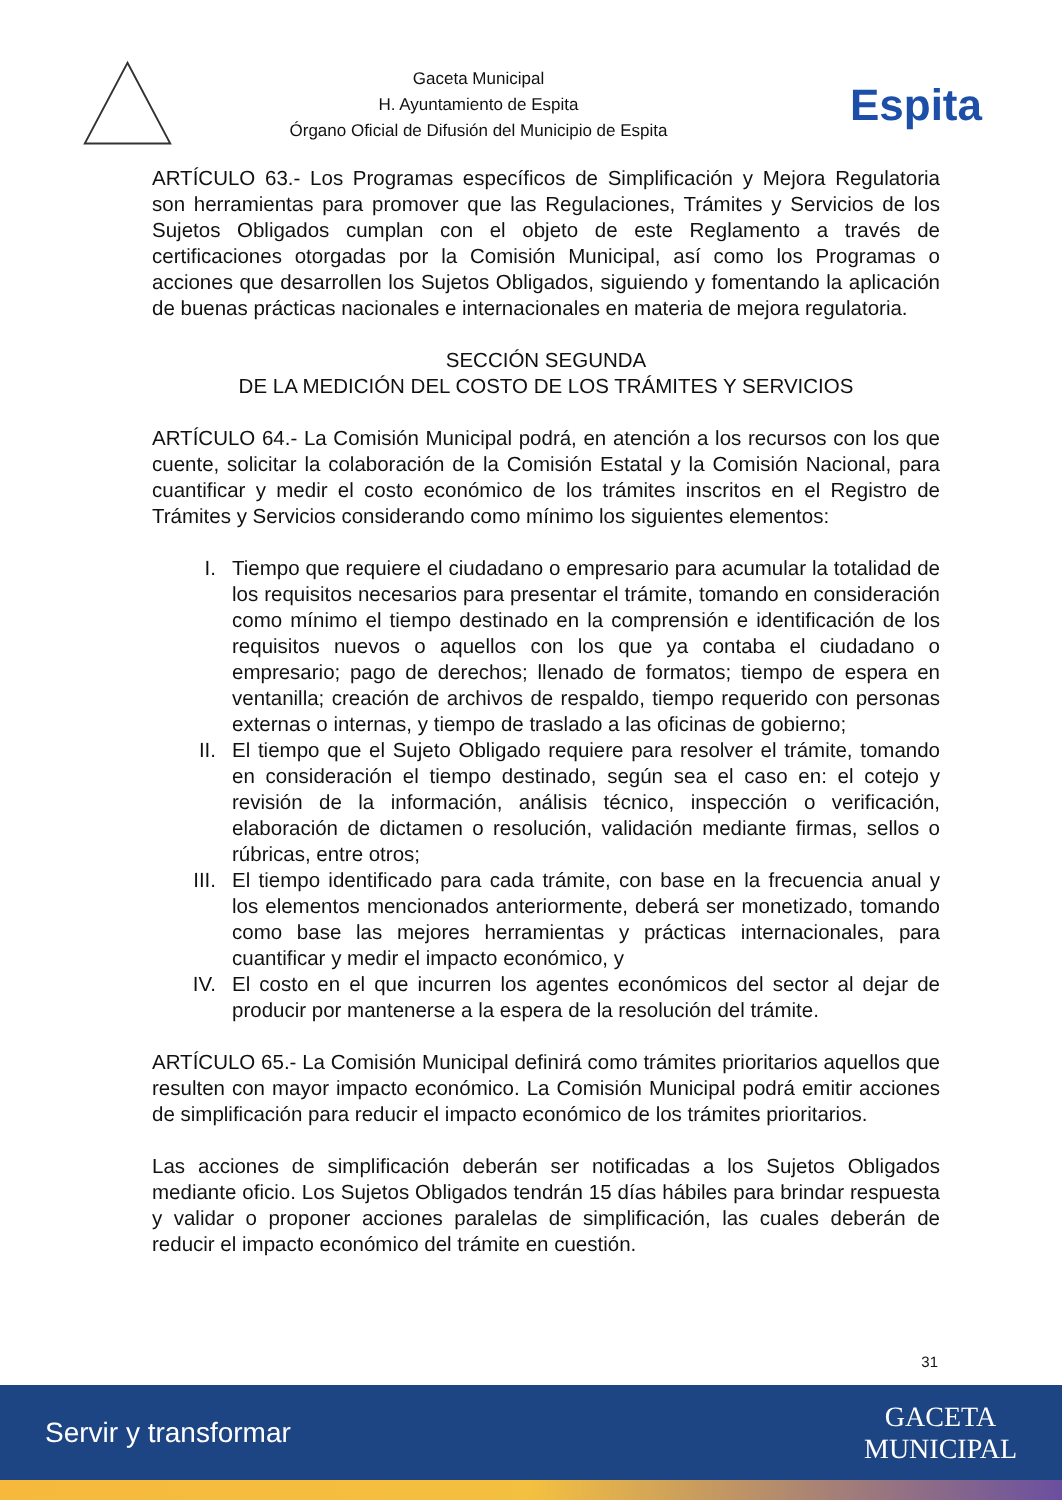Gaceta Municipal
H. Ayuntamiento de Espita
Órgano Oficial de Difusión del Municipio de Espita
Espita
ARTÍCULO 63.- Los Programas específicos de Simplificación y Mejora Regulatoria son herramientas para promover que las Regulaciones, Trámites y Servicios de los Sujetos Obligados cumplan con el objeto de este Reglamento a través de certificaciones otorgadas por la Comisión Municipal, así como los Programas o acciones que desarrollen los Sujetos Obligados, siguiendo y fomentando la aplicación de buenas prácticas nacionales e internacionales en materia de mejora regulatoria.
SECCIÓN SEGUNDA
DE LA MEDICIÓN DEL COSTO DE LOS TRÁMITES Y SERVICIOS
ARTÍCULO 64.- La Comisión Municipal podrá, en atención a los recursos con los que cuente, solicitar la colaboración de la Comisión Estatal y la Comisión Nacional, para cuantificar y medir el costo económico de los trámites inscritos en el Registro de Trámites y Servicios considerando como mínimo los siguientes elementos:
I. Tiempo que requiere el ciudadano o empresario para acumular la totalidad de los requisitos necesarios para presentar el trámite, tomando en consideración como mínimo el tiempo destinado en la comprensión e identificación de los requisitos nuevos o aquellos con los que ya contaba el ciudadano o empresario; pago de derechos; llenado de formatos; tiempo de espera en ventanilla; creación de archivos de respaldo, tiempo requerido con personas externas o internas, y tiempo de traslado a las oficinas de gobierno;
II. El tiempo que el Sujeto Obligado requiere para resolver el trámite, tomando en consideración el tiempo destinado, según sea el caso en: el cotejo y revisión de la información, análisis técnico, inspección o verificación, elaboración de dictamen o resolución, validación mediante firmas, sellos o rúbricas, entre otros;
III. El tiempo identificado para cada trámite, con base en la frecuencia anual y los elementos mencionados anteriormente, deberá ser monetizado, tomando como base las mejores herramientas y prácticas internacionales, para cuantificar y medir el impacto económico, y
IV. El costo en el que incurren los agentes económicos del sector al dejar de producir por mantenerse a la espera de la resolución del trámite.
ARTÍCULO 65.- La Comisión Municipal definirá como trámites prioritarios aquellos que resulten con mayor impacto económico. La Comisión Municipal podrá emitir acciones de simplificación para reducir el impacto económico de los trámites prioritarios.
Las acciones de simplificación deberán ser notificadas a los Sujetos Obligados mediante oficio. Los Sujetos Obligados tendrán 15 días hábiles para brindar respuesta y validar o proponer acciones paralelas de simplificación, las cuales deberán de reducir el impacto económico del trámite en cuestión.
31
Servir y transformar GACETA
MUNICIPAL